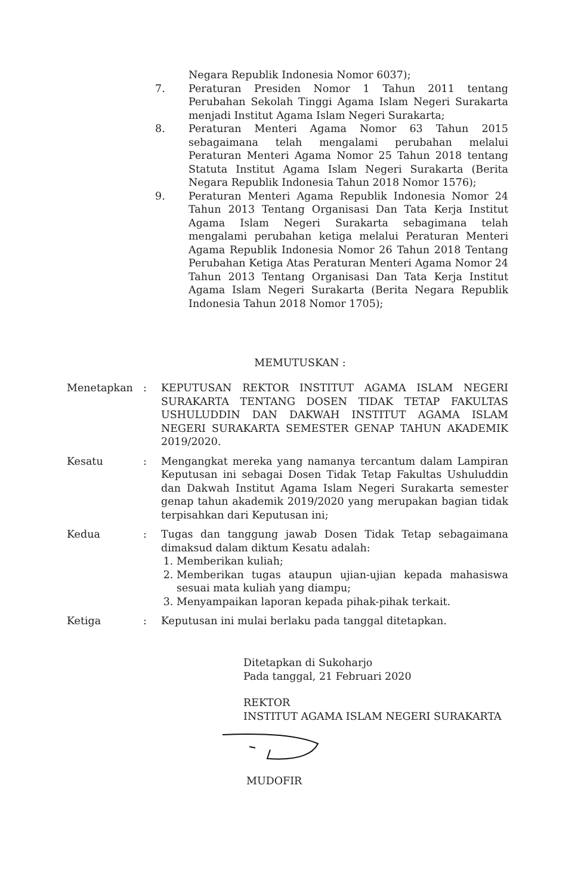Negara Republik Indonesia Nomor 6037);
7. Peraturan Presiden Nomor 1 Tahun 2011 tentang Perubahan Sekolah Tinggi Agama Islam Negeri Surakarta menjadi Institut Agama Islam Negeri Surakarta;
8. Peraturan Menteri Agama Nomor 63 Tahun 2015 sebagaimana telah mengalami perubahan melalui Peraturan Menteri Agama Nomor 25 Tahun 2018 tentang Statuta Institut Agama Islam Negeri Surakarta (Berita Negara Republik Indonesia Tahun 2018 Nomor 1576);
9. Peraturan Menteri Agama Republik Indonesia Nomor 24 Tahun 2013 Tentang Organisasi Dan Tata Kerja Institut Agama Islam Negeri Surakarta sebagimana telah mengalami perubahan ketiga melalui Peraturan Menteri Agama Republik Indonesia Nomor 26 Tahun 2018 Tentang Perubahan Ketiga Atas Peraturan Menteri Agama Nomor 24 Tahun 2013 Tentang Organisasi Dan Tata Kerja Institut Agama Islam Negeri Surakarta (Berita Negara Republik Indonesia Tahun 2018 Nomor 1705);
MEMUTUSKAN :
Menetapkan : KEPUTUSAN REKTOR INSTITUT AGAMA ISLAM NEGERI SURAKARTA TENTANG DOSEN TIDAK TETAP FAKULTAS USHULUDDIN DAN DAKWAH INSTITUT AGAMA ISLAM NEGERI SURAKARTA SEMESTER GENAP TAHUN AKADEMIK 2019/2020.
Kesatu : Mengangkat mereka yang namanya tercantum dalam Lampiran Keputusan ini sebagai Dosen Tidak Tetap Fakultas Ushuluddin dan Dakwah Institut Agama Islam Negeri Surakarta semester genap tahun akademik 2019/2020 yang merupakan bagian tidak terpisahkan dari Keputusan ini;
Kedua : Tugas dan tanggung jawab Dosen Tidak Tetap sebagaimana dimaksud dalam diktum Kesatu adalah:
1. Memberikan kuliah;
2. Memberikan tugas ataupun ujian-ujian kepada mahasiswa sesuai mata kuliah yang diampu;
3. Menyampaikan laporan kepada pihak-pihak terkait.
Ketiga : Keputusan ini mulai berlaku pada tanggal ditetapkan.
Ditetapkan di Sukoharjo
Pada tanggal, 21 Februari 2020
REKTOR
INSTITUT AGAMA ISLAM NEGERI SURAKARTA
MUDOFIR